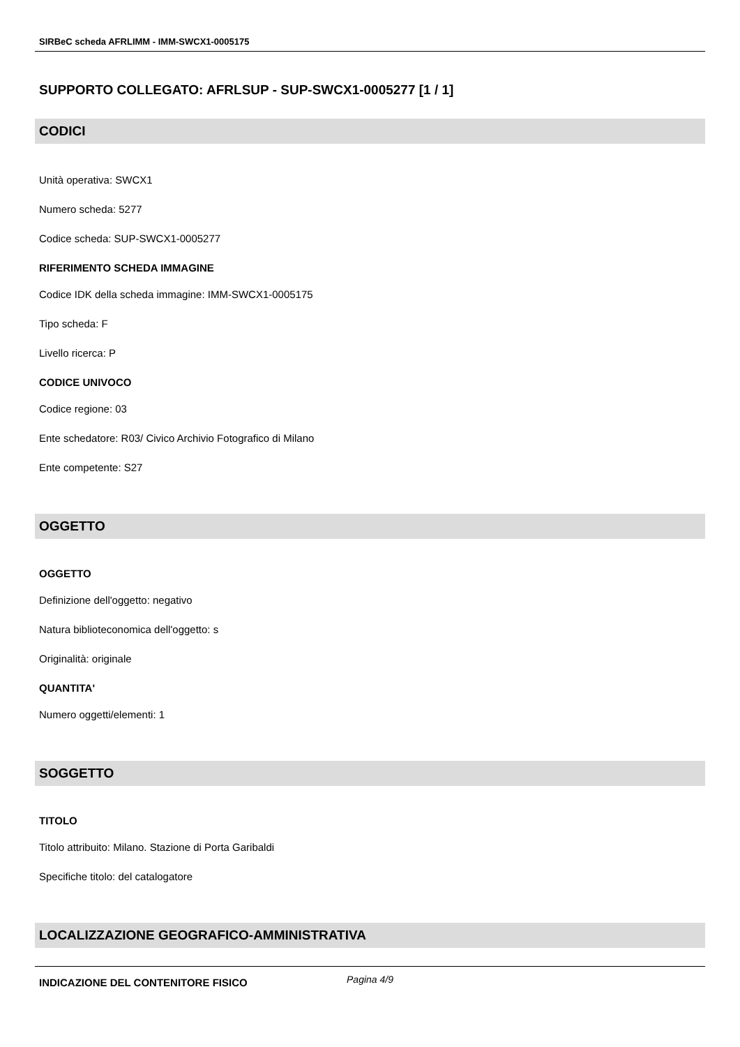SIRBeC scheda AFRLIMM - IMM-SWCX1-0005175
SUPPORTO COLLEGATO: AFRLSUP - SUP-SWCX1-0005277 [1 / 1]
CODICI
Unità operativa: SWCX1
Numero scheda: 5277
Codice scheda: SUP-SWCX1-0005277
RIFERIMENTO SCHEDA IMMAGINE
Codice IDK della scheda immagine: IMM-SWCX1-0005175
Tipo scheda: F
Livello ricerca: P
CODICE UNIVOCO
Codice regione: 03
Ente schedatore: R03/ Civico Archivio Fotografico di Milano
Ente competente: S27
OGGETTO
OGGETTO
Definizione dell'oggetto: negativo
Natura biblioteconomica dell'oggetto: s
Originalità: originale
QUANTITA'
Numero oggetti/elementi: 1
SOGGETTO
TITOLO
Titolo attribuito: Milano. Stazione di Porta Garibaldi
Specifiche titolo: del catalogatore
LOCALIZZAZIONE GEOGRAFICO-AMMINISTRATIVA
INDICAZIONE DEL CONTENITORE FISICO
Pagina 4/9